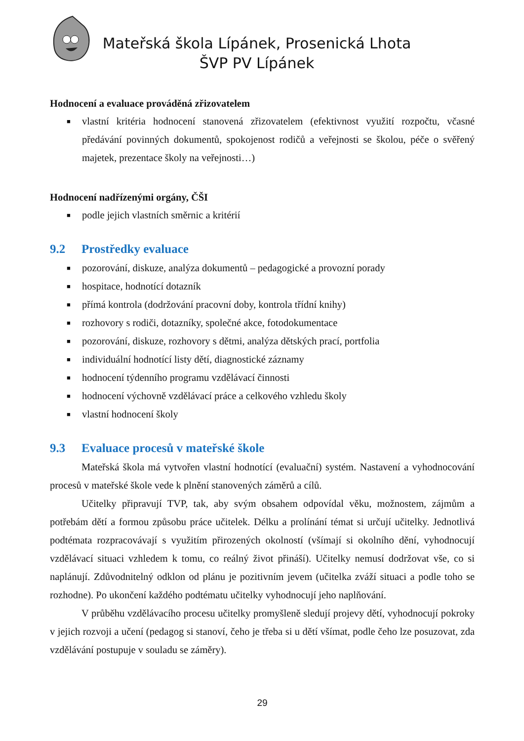Mateřská škola Lípánek, Prosenická Lhota
ŠVP PV Lípánek
Hodnocení a evaluace prováděná zřizovatelem
■ vlastní kritéria hodnocení stanovená zřizovatelem (efektivnost využití rozpočtu, včasné předávání povinných dokumentů, spokojenost rodičů a veřejnosti se školou, péče o svěřený majetek, prezentace školy na veřejnosti…)
Hodnocení nadřízenými orgány, ČŠI
■ podle jejich vlastních směrnic a kritérií
9.2 Prostředky evaluace
■ pozorování, diskuze, analýza dokumentů – pedagogické a provozní porady
■ hospitace, hodnotící dotazník
■ přímá kontrola (dodržování pracovní doby, kontrola třídní knihy)
■ rozhovory s rodiči, dotazníky, společné akce, fotodokumentace
■ pozorování, diskuze, rozhovory s dětmi, analýza dětských prací, portfolia
■ individuální hodnotící listy dětí, diagnostické záznamy
■ hodnocení týdenního programu vzdělávací činnosti
■ hodnocení výchovně vzdělávací práce a celkového vzhledu školy
■ vlastní hodnocení školy
9.3 Evaluace procesů v mateřské škole
Mateřská škola má vytvořen vlastní hodnotící (evaluační) systém. Nastavení a vyhodnocování procesů v mateřské škole vede k plnění stanovených záměrů a cílů.
Učitelky připravují TVP, tak, aby svým obsahem odpovídal věku, možnostem, zájmům a potřebám dětí a formou způsobu práce učitelek. Délku a prolínání témat si určují učitelky. Jednotlivá podtémata rozpracovávají s využitím přirozených okolností (všímají si okolního dění, vyhodnocují vzdělávací situaci vzhledem k tomu, co reálný život přináší). Učitelky nemusí dodržovat vše, co si naplánují. Zdůvodnitelný odklon od plánu je pozitivním jevem (učitelka zváží situaci a podle toho se rozhodne). Po ukončení každého podtématu učitelky vyhodnocují jeho naplňování.
V průběhu vzdělávacího procesu učitelky promyšleně sledují projevy dětí, vyhodnocují pokroky v jejich rozvoji a učení (pedagog si stanoví, čeho je třeba si u dětí všímat, podle čeho lze posuzovat, zda vzdělávání postupuje v souladu se záměry).
29